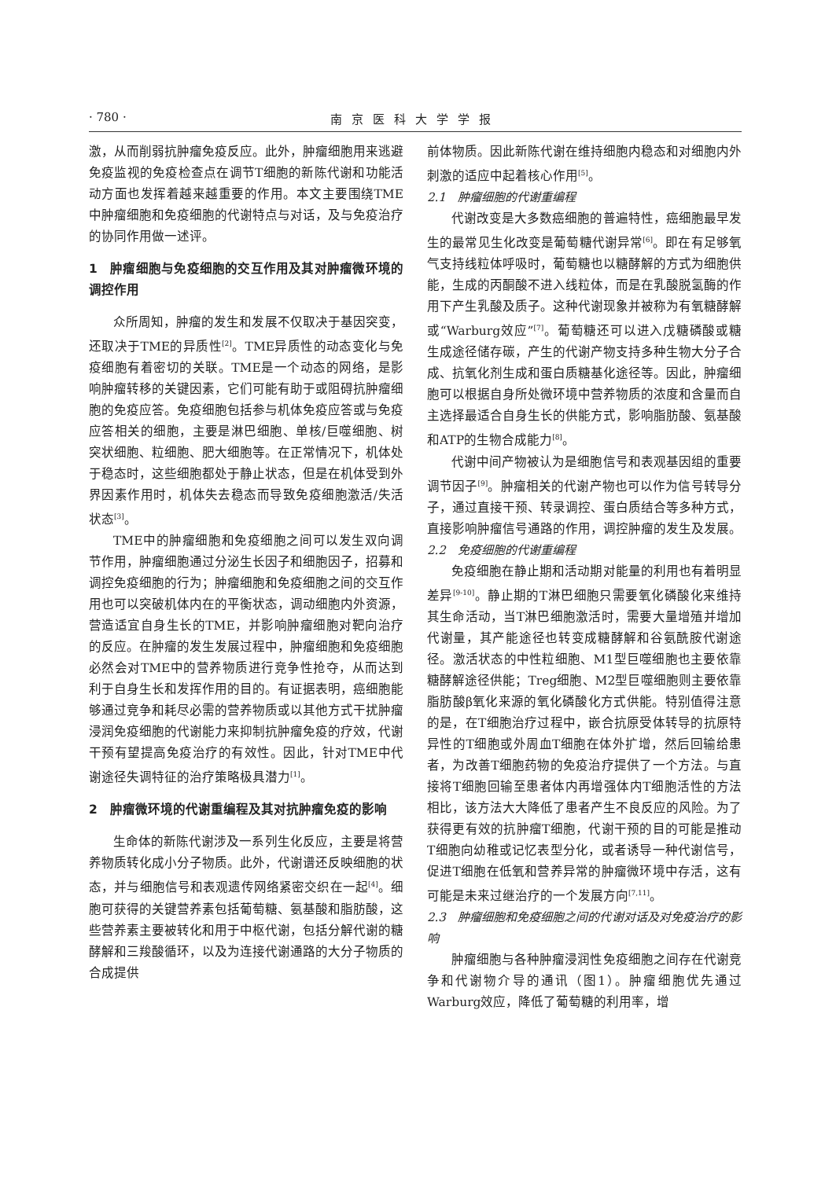· 780 · 南京医科大学学报
激，从而削弱抗肿瘤免疫反应。此外，肿瘤细胞用来逃避免疫监视的免疫检查点在调节T细胞的新陈代谢和功能活动方面也发挥着越来越重要的作用。本文主要围绕TME中肿瘤细胞和免疫细胞的代谢特点与对话，及与免疫治疗的协同作用做一述评。
1　肿瘤细胞与免疫细胞的交互作用及其对肿瘤微环境的调控作用
众所周知，肿瘤的发生和发展不仅取决于基因突变，还取决于TME的异质性<sup>[2]</sup>。TME异质性的动态变化与免疫细胞有着密切的关联。TME是一个动态的网络，是影响肿瘤转移的关键因素，它们可能有助于或阻碍抗肿瘤细胞的免疫应答。免疫细胞包括参与机体免疫应答或与免疫应答相关的细胞，主要是淋巴细胞、单核/巨噬细胞、树突状细胞、粒细胞、肥大细胞等。在正常情况下，机体处于稳态时，这些细胞都处于静止状态，但是在机体受到外界因素作用时，机体失去稳态而导致免疫细胞激活/失活状态<sup>[3]</sup>。
TME中的肿瘤细胞和免疫细胞之间可以发生双向调节作用，肿瘤细胞通过分泌生长因子和细胞因子，招募和调控免疫细胞的行为；肿瘤细胞和免疫细胞之间的交互作用也可以突破机体内在的平衡状态，调动细胞内外资源，营造适宜自身生长的TME，并影响肿瘤细胞对靶向治疗的反应。在肿瘤的发生发展过程中，肿瘤细胞和免疫细胞必然会对TME中的营养物质进行竞争性抢夺，从而达到利于自身生长和发挥作用的目的。有证据表明，癌细胞能够通过竞争和耗尽必需的营养物质或以其他方式干扰肿瘤浸润免疫细胞的代谢能力来抑制抗肿瘤免疫的疗效，代谢干预有望提高免疫治疗的有效性。因此，针对TME中代谢途径失调特征的治疗策略极具潜力<sup>[1]</sup>。
2　肿瘤微环境的代谢重编程及其对抗肿瘤免疫的影响
生命体的新陈代谢涉及一系列生化反应，主要是将营养物质转化成小分子物质。此外，代谢谱还反映细胞的状态，并与细胞信号和表观遗传网络紧密交织在一起<sup>[4]</sup>。细胞可获得的关键营养素包括葡萄糖、氨基酸和脂肪酸，这些营养素主要被转化和用于中枢代谢，包括分解代谢的糖酵解和三羧酸循环，以及为连接代谢通路的大分子物质的合成提供
前体物质。因此新陈代谢在维持细胞内稳态和对细胞内外刺激的适应中起着核心作用<sup>[5]</sup>。
2.1　肿瘤细胞的代谢重编程
代谢改变是大多数癌细胞的普遍特性，癌细胞最早发生的最常见生化改变是葡萄糖代谢异常<sup>[6]</sup>。即在有足够氧气支持线粒体呼吸时，葡萄糖也以糖酵解的方式为细胞供能，生成的丙酮酸不进入线粒体，而是在乳酸脱氢酶的作用下产生乳酸及质子。这种代谢现象并被称为有氧糖酵解或“Warburg效应”<sup>[7]</sup>。葡萄糖还可以进入戊糖磷酸或糖生成途径储存碳，产生的代谢产物支持多种生物大分子合成、抗氧化剂生成和蛋白质糖基化途径等。因此，肿瘤细胞可以根据自身所处微环境中营养物质的浓度和含量而自主选择最适合自身生长的供能方式，影响脂肪酸、氨基酸和ATP的生物合成能力<sup>[8]</sup>。
代谢中间产物被认为是细胞信号和表观基因组的重要调节因子<sup>[9]</sup>。肿瘤相关的代谢产物也可以作为信号转导分子，通过直接干预、转录调控、蛋白质结合等多种方式，直接影响肿瘤信号通路的作用，调控肿瘤的发生及发展。
2.2　免疫细胞的代谢重编程
免疫细胞在静止期和活动期对能量的利用也有着明显差异<sup>[9-10]</sup>。静止期的T淋巴细胞只需要氧化磷酸化来维持其生命活动，当T淋巴细胞激活时，需要大量增殖并增加代谢量，其产能途径也转变成糖酵解和谷氨酰胺代谢途径。激活状态的中性粒细胞、M1型巨噬细胞也主要依靠糖酵解途径供能；Treg细胞、M2型巨噬细胞则主要依靠脂肪酸β氧化来源的氧化磷酸化方式供能。特别值得注意的是，在T细胞治疗过程中，嵌合抗原受体转导的抗原特异性的T细胞或外周血T细胞在体外扩增，然后回输给患者，为改善T细胞药物的免疫治疗提供了一个方法。与直接将T细胞回输至患者体内再增强体内T细胞活性的方法相比，该方法大大降低了患者产生不良反应的风险。为了获得更有效的抗肿瘤T细胞，代谢干预的目的可能是推动T细胞向幼稚或记忆表型分化，或者诱导一种代谢信号，促进T细胞在低氧和营养异常的肿瘤微环境中存活，这有可能是未来过继治疗的一个发展方向<sup>[7,11]</sup>。
2.3　肿瘤细胞和免疫细胞之间的代谢对话及对免疫治疗的影响
肿瘤细胞与各种肿瘤浸润性免疫细胞之间存在代谢竞争和代谢物介导的通讯（图1）。肿瘤细胞优先通过Warburg效应，降低了葡萄糖的利用率，增